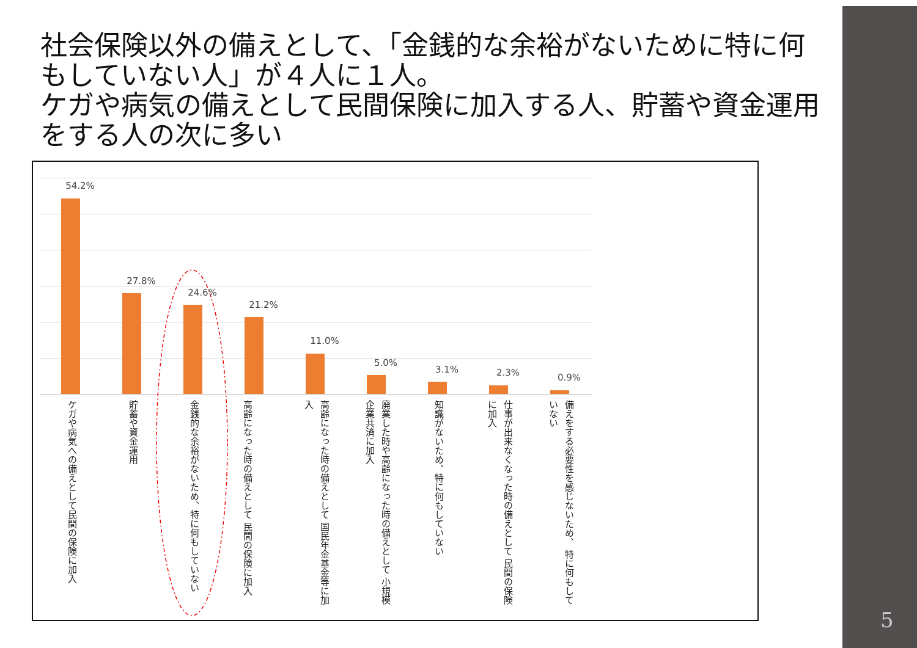社会保険以外の備えとして、「金銭的な余裕がないために特に何もしていない人」が４人に１人。
ケガや病気の備えとして民間保険に加入する人、貯蓄や資金運用をする人の次に多い
54.2%
27.8%
24.6%
21.2%
11.0%
5.0%
3.1% 2.3% 0.9%
ケガや病気への備えとして民間の保険に加入
貯蓄や資金運用
金銭的な余裕がないため、特に何もしていない
高齢になった時の備えとして 民間の保険に加入
高齢になった時の備えとして 国民年金基金等に加入
廃業した時や高齢になった時の備えとして 小規模企業共済に加入
知識がないため、特に何もしていない
仕事が出来なくなった時の備えとして 民間の保険に加入
備えをする必要性を感じないため、 特に何もしていない
5